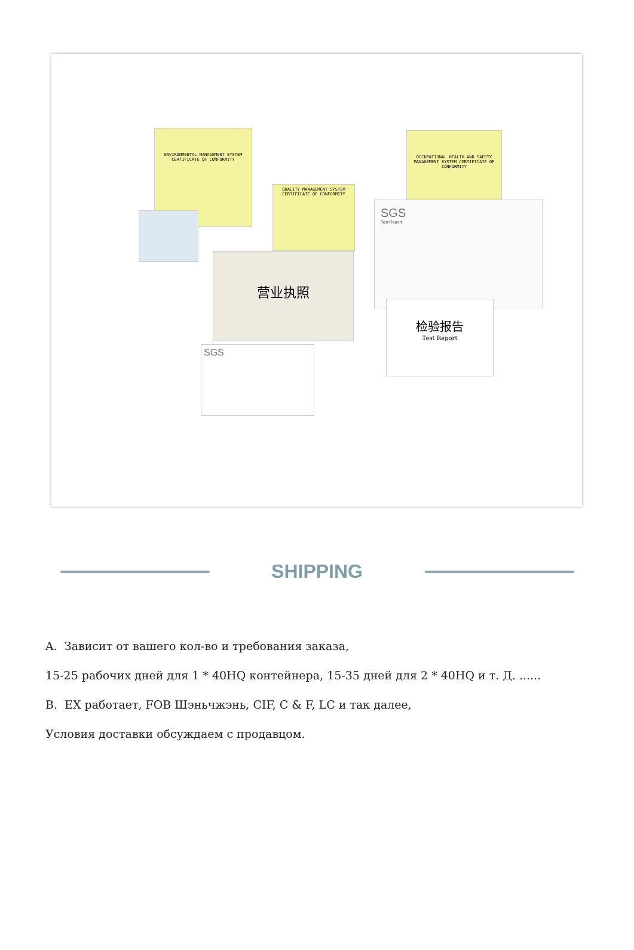ENVIRONMENTAL MANAGEMENT SYSTEM CERTIFICATE OF CONFORMITY
OCCUPATIONAL HEALTH AND SAFETY MANAGEMENT SYSTEM CERTIFICATE OF CONFORMITY
QUALITY MANAGEMENT SYSTEM CERTIFICATE OF CONFORMITY
营业执照
SGS
Test Report
检验报告
Test Report
SGS
SHIPPING
A. Зависит от вашего кол-во и требования заказа,
15-25 рабочих дней для 1 * 40HQ контейнера, 15-35 дней для 2 * 40HQ и т. Д. ......
B. EX работает, FOB Шэньчжэнь, CIF, C & F, LC и так далее,
Условия доставки обсуждаем с продавцом.